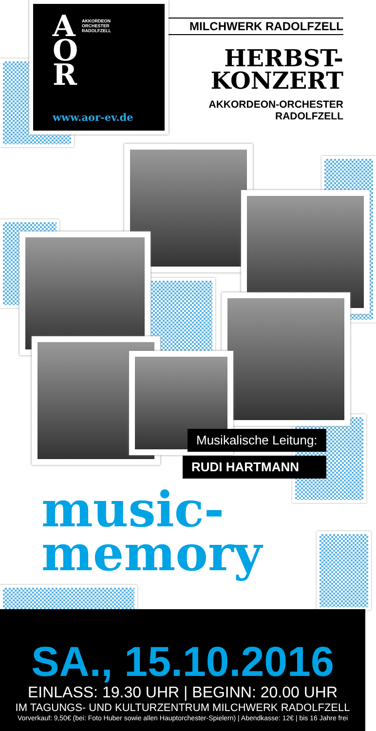A
O
R
AKKORDEON
ORCHESTER
RADOLFZELL
www.aor-ev.de
MILCHWERK RADOLFZELL
HERBST-
KONZERT
AKKORDEON-ORCHESTER
RADOLFZELL
Musikalische Leitung:
RUDI HARTMANN
music-
memory
SA., 15.10.2016
EINLASS: 19.30 UHR | BEGINN: 20.00 UHR
IM TAGUNGS- UND KULTURZENTRUM MILCHWERK RADOLFZELL
Vorverkauf: 9,50€ (bei: Foto Huber sowie allen Hauptorchester-Spielern) | Abendkasse: 12€ | bis 16 Jahre frei